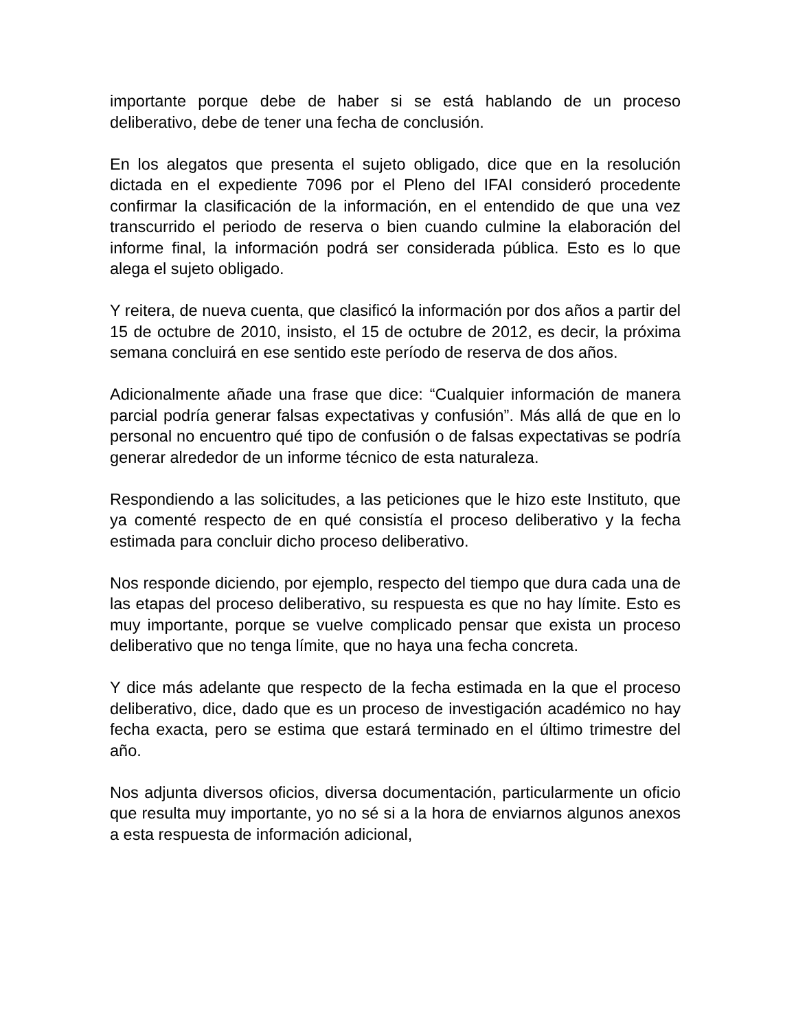importante porque debe de haber si se está hablando de un proceso deliberativo, debe de tener una fecha de conclusión.
En los alegatos que presenta el sujeto obligado, dice que en la resolución dictada en el expediente 7096 por el Pleno del IFAI consideró procedente confirmar la clasificación de la información, en el entendido de que una vez transcurrido el periodo de reserva o bien cuando culmine la elaboración del informe final, la información podrá ser considerada pública. Esto es lo que alega el sujeto obligado.
Y reitera, de nueva cuenta, que clasificó la información por dos años a partir del 15 de octubre de 2010, insisto, el 15 de octubre de 2012, es decir, la próxima semana concluirá en ese sentido este período de reserva de dos años.
Adicionalmente añade una frase que dice: “Cualquier información de manera parcial podría generar falsas expectativas y confusión”. Más allá de que en lo personal no encuentro qué tipo de confusión o de falsas expectativas se podría generar alrededor de un informe técnico de esta naturaleza.
Respondiendo a las solicitudes, a las peticiones que le hizo este Instituto, que ya comenté respecto de en qué consistía el proceso deliberativo y la fecha estimada para concluir dicho proceso deliberativo.
Nos responde diciendo, por ejemplo, respecto del tiempo que dura cada una de las etapas del proceso deliberativo, su respuesta es que no hay límite. Esto es muy importante, porque se vuelve complicado pensar que exista un proceso deliberativo que no tenga límite, que no haya una fecha concreta.
Y dice más adelante que respecto de la fecha estimada en la que el proceso deliberativo, dice, dado que es un proceso de investigación académico no hay fecha exacta, pero se estima que estará terminado en el último trimestre del año.
Nos adjunta diversos oficios, diversa documentación, particularmente un oficio que resulta muy importante, yo no sé si a la hora de enviarnos algunos anexos a esta respuesta de información adicional,